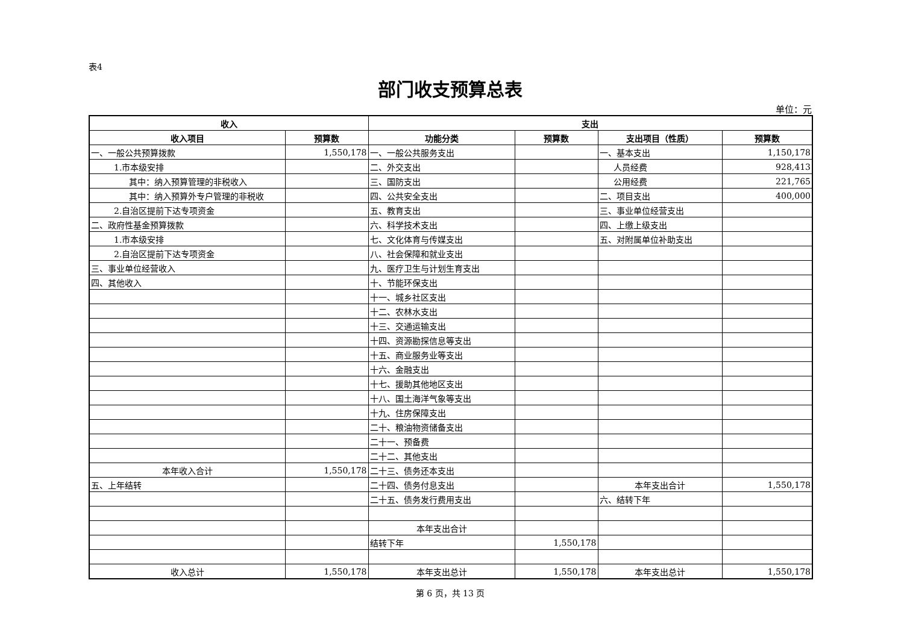表4
部门收支预算总表
单位：元
| 收入 | | 支出 | | | |
| --- | --- | --- | --- | --- | --- |
| 收入项目 | 预算数 | 功能分类 | 预算数 | 支出项目（性质） | 预算数 |
| 一、一般公共预算拨款 | 1,550,178 | 一、一般公共服务支出 | | 一、基本支出 | 1,150,178 |
| 1.市本级安排 | | 二、外交支出 | | 人员经费 | 928,413 |
| 其中：纳入预算管理的非税收入 | | 三、国防支出 | | 公用经费 | 221,765 |
| 其中：纳入预算外专户管理的非税收 | | 四、公共安全支出 | | 二、项目支出 | 400,000 |
| 2.自治区提前下达专项资金 | | 五、教育支出 | | 三、事业单位经营支出 | |
| 二、政府性基金预算拨款 | | 六、科学技术支出 | | 四、上缴上级支出 | |
| 1.市本级安排 | | 七、文化体育与传媒支出 | | 五、对附属单位补助支出 | |
| 2.自治区提前下达专项资金 | | 八、社会保障和就业支出 | | | |
| 三、事业单位经营收入 | | 九、医疗卫生与计划生育支出 | | | |
| 四、其他收入 | | 十、节能环保支出 | | | |
| | | 十一、城乡社区支出 | | | |
| | | 十二、农林水支出 | | | |
| | | 十三、交通运输支出 | | | |
| | | 十四、资源勘探信息等支出 | | | |
| | | 十五、商业服务业等支出 | | | |
| | | 十六、金融支出 | | | |
| | | 十七、援助其他地区支出 | | | |
| | | 十八、国土海洋气象等支出 | | | |
| | | 十九、住房保障支出 | | | |
| | | 二十、粮油物资储备支出 | | | |
| | | 二十一、预备费 | | | |
| | | 二十二、其他支出 | | | |
| 本年收入合计 | 1,550,178 | 二十三、债务还本支出 | | | |
| 五、上年结转 | | 二十四、债务付息支出 | | 本年支出合计 | 1,550,178 |
| | | 二十五、债务发行费用支出 | | 六、结转下年 | |
| | | 本年支出合计 | | | |
| | | 结转下年 | 1,550,178 | | |
| 收入总计 | 1,550,178 | 本年支出总计 | 1,550,178 | 本年支出总计 | 1,550,178 |
第 6 页，共 13 页